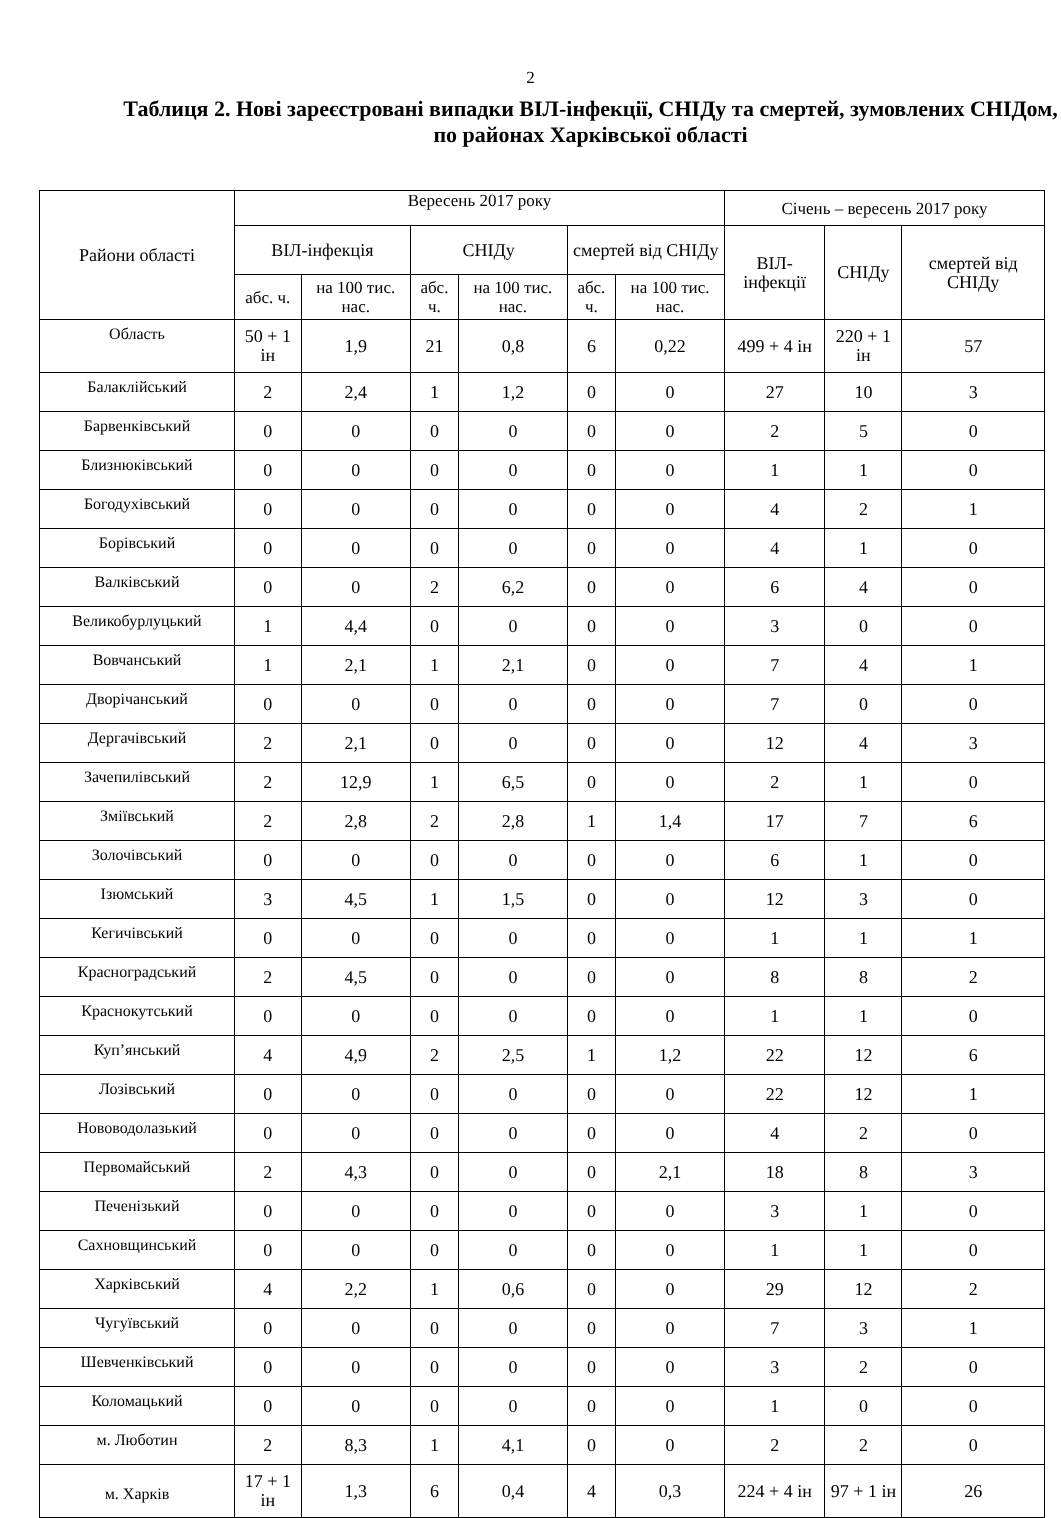2
Таблиця 2. Нові зареєстровані випадки ВІЛ-інфекції, СНІДу та смертей, зумовлених СНІДом, по районах Харківської області
| Райони області | Вересень 2017 року | | | | | | Січень – вересень 2017 року | | |
| --- | --- | --- | --- | --- | --- | --- | --- | --- | --- |
| | ВІЛ-інфекція | | СНІДу | | смертей від СНІДу | | ВІЛ-інфекції | СНІДу | смертей від СНІДу |
| | абс. ч. | на 100 тис. нас. | абс. ч. | на 100 тис. нас. | абс. ч. | на 100 тис. нас. | | | |
| Область | 50 + 1 ін | 1,9 | 21 | 0,8 | 6 | 0,22 | 499 + 4 ін | 220 + 1 ін | 57 |
| Балаклійський | 2 | 2,4 | 1 | 1,2 | 0 | 0 | 27 | 10 | 3 |
| Барвенківський | 0 | 0 | 0 | 0 | 0 | 0 | 2 | 5 | 0 |
| Близнюківський | 0 | 0 | 0 | 0 | 0 | 0 | 1 | 1 | 0 |
| Богодухівський | 0 | 0 | 0 | 0 | 0 | 0 | 4 | 2 | 1 |
| Борівський | 0 | 0 | 0 | 0 | 0 | 0 | 4 | 1 | 0 |
| Валківський | 0 | 0 | 2 | 6,2 | 0 | 0 | 6 | 4 | 0 |
| Великобурлуцький | 1 | 4,4 | 0 | 0 | 0 | 0 | 3 | 0 | 0 |
| Вовчанський | 1 | 2,1 | 1 | 2,1 | 0 | 0 | 7 | 4 | 1 |
| Дворічанський | 0 | 0 | 0 | 0 | 0 | 0 | 7 | 0 | 0 |
| Дергачівський | 2 | 2,1 | 0 | 0 | 0 | 0 | 12 | 4 | 3 |
| Зачепилівський | 2 | 12,9 | 1 | 6,5 | 0 | 0 | 2 | 1 | 0 |
| Зміївський | 2 | 2,8 | 2 | 2,8 | 1 | 1,4 | 17 | 7 | 6 |
| Золочівський | 0 | 0 | 0 | 0 | 0 | 0 | 6 | 1 | 0 |
| Ізюмський | 3 | 4,5 | 1 | 1,5 | 0 | 0 | 12 | 3 | 0 |
| Кегичівський | 0 | 0 | 0 | 0 | 0 | 0 | 1 | 1 | 1 |
| Красноградський | 2 | 4,5 | 0 | 0 | 0 | 0 | 8 | 8 | 2 |
| Краснокутський | 0 | 0 | 0 | 0 | 0 | 0 | 1 | 1 | 0 |
| Куп’янський | 4 | 4,9 | 2 | 2,5 | 1 | 1,2 | 22 | 12 | 6 |
| Лозівський | 0 | 0 | 0 | 0 | 0 | 0 | 22 | 12 | 1 |
| Нововодолазький | 0 | 0 | 0 | 0 | 0 | 0 | 4 | 2 | 0 |
| Первомайський | 2 | 4,3 | 0 | 0 | 0 | 2,1 | 18 | 8 | 3 |
| Печенізький | 0 | 0 | 0 | 0 | 0 | 0 | 3 | 1 | 0 |
| Сахновщинський | 0 | 0 | 0 | 0 | 0 | 0 | 1 | 1 | 0 |
| Харківський | 4 | 2,2 | 1 | 0,6 | 0 | 0 | 29 | 12 | 2 |
| Чугуївський | 0 | 0 | 0 | 0 | 0 | 0 | 7 | 3 | 1 |
| Шевченківський | 0 | 0 | 0 | 0 | 0 | 0 | 3 | 2 | 0 |
| Коломацький | 0 | 0 | 0 | 0 | 0 | 0 | 1 | 0 | 0 |
| м. Люботин | 2 | 8,3 | 1 | 4,1 | 0 | 0 | 2 | 2 | 0 |
| м. Харків | 17 + 1 ін | 1,3 | 6 | 0,4 | 4 | 0,3 | 224 + 4 ін | 97 + 1 ін | 26 |